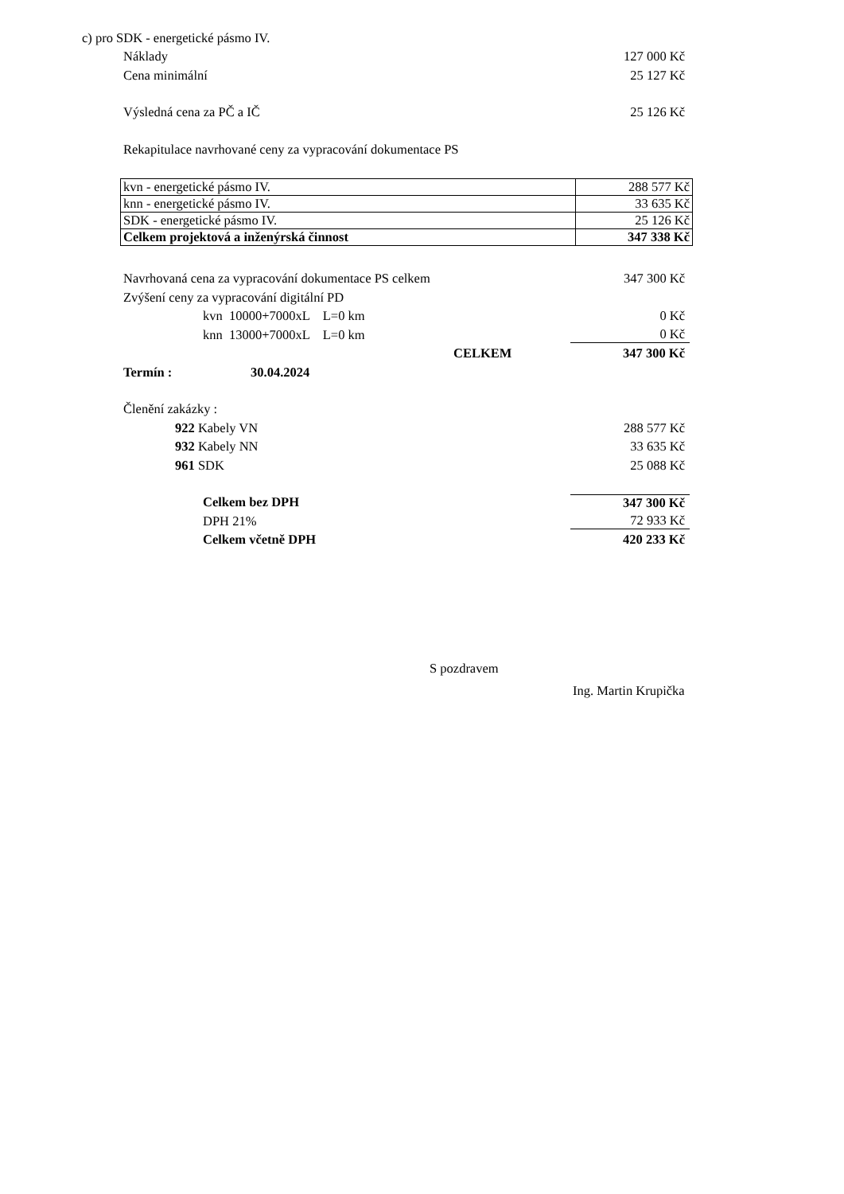c) pro SDK - energetické pásmo IV.
Náklady 127 000 Kč
Cena minimální 25 127 Kč
Výsledná cena za PČ a IČ 25 126 Kč
Rekapitulace navrhované ceny za vypracování dokumentace PS
| kvn - energetické pásmo IV. | 288 577 Kč |
| knn - energetické pásmo IV. | 33 635 Kč |
| SDK - energetické pásmo IV. | 25 126 Kč |
| Celkem projektová a inženýrská činnost | 347 338 Kč |
Navrhovaná cena za vypracování dokumentace PS celkem 347 300 Kč
Zvýšení ceny za vypracování digitální PD
kvn 10000+7000xL L=0 km 0 Kč
knn 13000+7000xL L=0 km 0 Kč
CELKEM 347 300 Kč
Termín : 30.04.2024
Členění zakázky :
922 Kabely VN 288 577 Kč
932 Kabely NN 33 635 Kč
961 SDK 25 088 Kč
Celkem bez DPH 347 300 Kč
DPH 21% 72 933 Kč
Celkem včetně DPH 420 233 Kč
S pozdravem
Ing. Martin Krupička